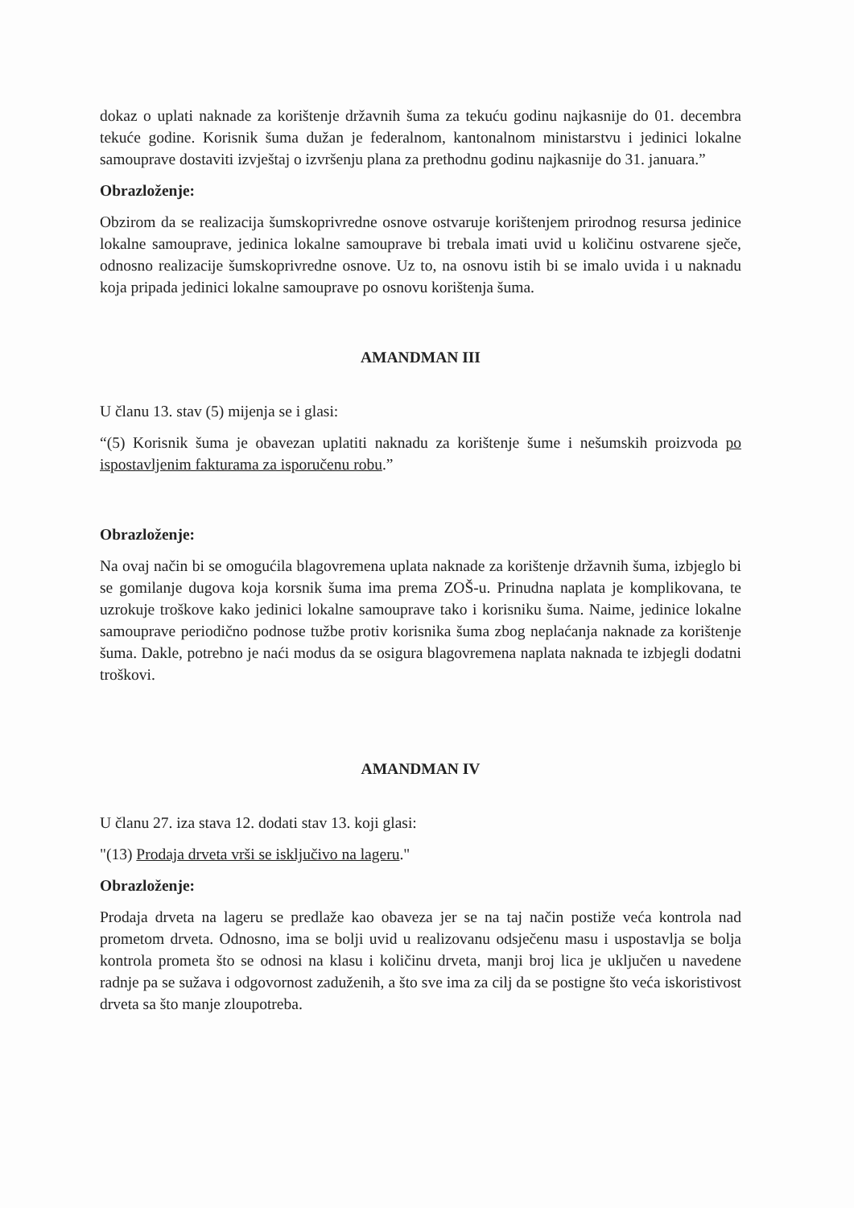dokaz o uplati naknade za korištenje državnih šuma za tekuću godinu najkasnije do 01. decembra tekuće godine. Korisnik šuma dužan je federalnom, kantonalnom ministarstvu i jedinici lokalne samouprave dostaviti izvještaj o izvršenju plana za prethodnu godinu najkasnije do 31. januara.”
Obrazloženje:
Obzirom da se realizacija šumskoprivredne osnove ostvaruje korištenjem prirodnog resursa jedinice lokalne samouprave, jedinica lokalne samouprave bi trebala imati uvid u količinu ostvarene sječe, odnosno realizacije šumskoprivredne osnove. Uz to, na osnovu istih bi se imalo uvida i u naknadu koja pripada jedinici lokalne samouprave po osnovu korištenja šuma.
AMANDMAN III
U članu 13. stav (5) mijenja se i glasi:
“(5) Korisnik šuma je obavezan uplatiti naknadu za korištenje šume i nešumskih proizvoda po ispostavljenim fakturama za isporučenu robu.”
Obrazloženje:
Na ovaj način bi se omogućila blagovremena uplata naknade za korištenje državnih šuma, izbjeglo bi se gomilanje dugova koja korsnik šuma ima prema ZOŠ-u. Prinudna naplata je komplikovana, te uzrokuje troškove kako jedinici lokalne samouprave tako i korisniku šuma. Naime, jedinice lokalne samouprave periodično podnose tužbe protiv korisnika šuma zbog neplaćanja naknade za korištenje šuma. Dakle, potrebno je naći modus da se osigura blagovremena naplata naknada te izbjegli dodatni troškovi.
AMANDMAN IV
U članu 27. iza stava 12. dodati stav 13. koji glasi:
"(13) Prodaja drveta vrši se isključivo na lageru."
Obrazloženje:
Prodaja drveta na lageru se predlaže kao obaveza jer se na taj način postiže veća kontrola nad prometom drveta. Odnosno, ima se bolji uvid u realizovanu odsječenu masu i uspostavlja se bolja kontrola prometa što se odnosi na klasu i količinu drveta, manji broj lica je uključen u navedene radnje pa se sužava i odgovornost zaduženih, a što sve ima za cilj da se postigne što veća iskoristivost drveta sa što manje zloupotreba.